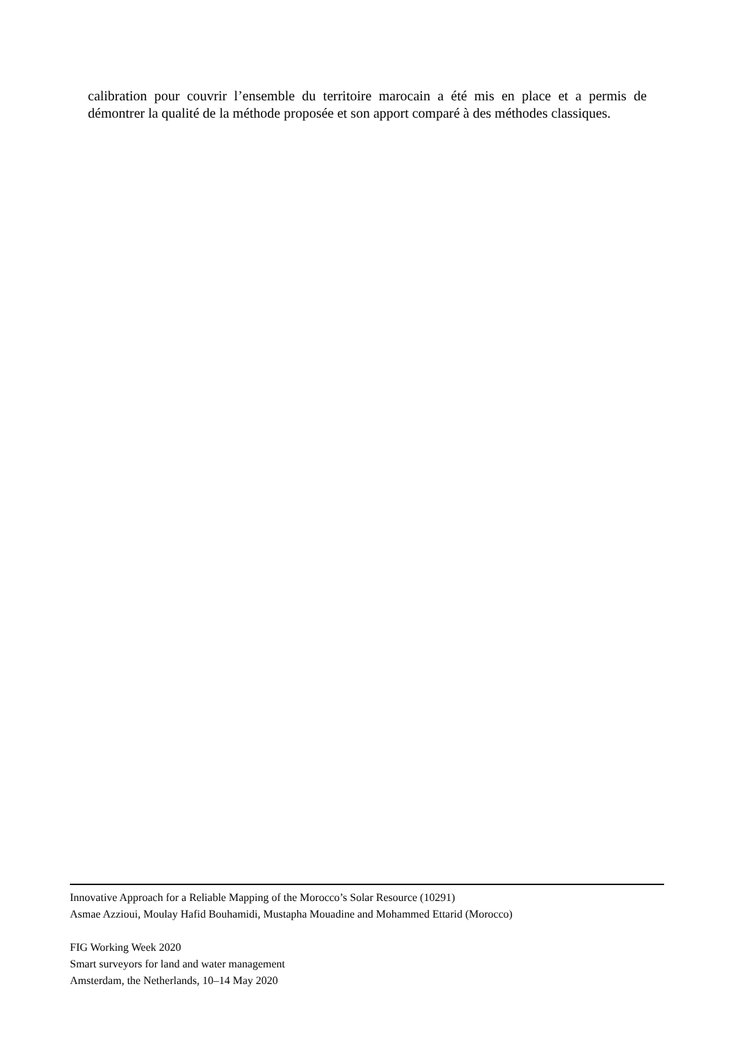calibration pour couvrir l’ensemble du territoire marocain a été mis en place et a permis de démontrer la qualité de la méthode proposée et son apport comparé à des méthodes classiques.
Innovative Approach for a Reliable Mapping of the Morocco’s Solar Resource (10291)
Asmae Azzioui, Moulay Hafid Bouhamidi, Mustapha Mouadine and Mohammed Ettarid (Morocco)
FIG Working Week 2020
Smart surveyors for land and water management
Amsterdam, the Netherlands, 10–14 May 2020